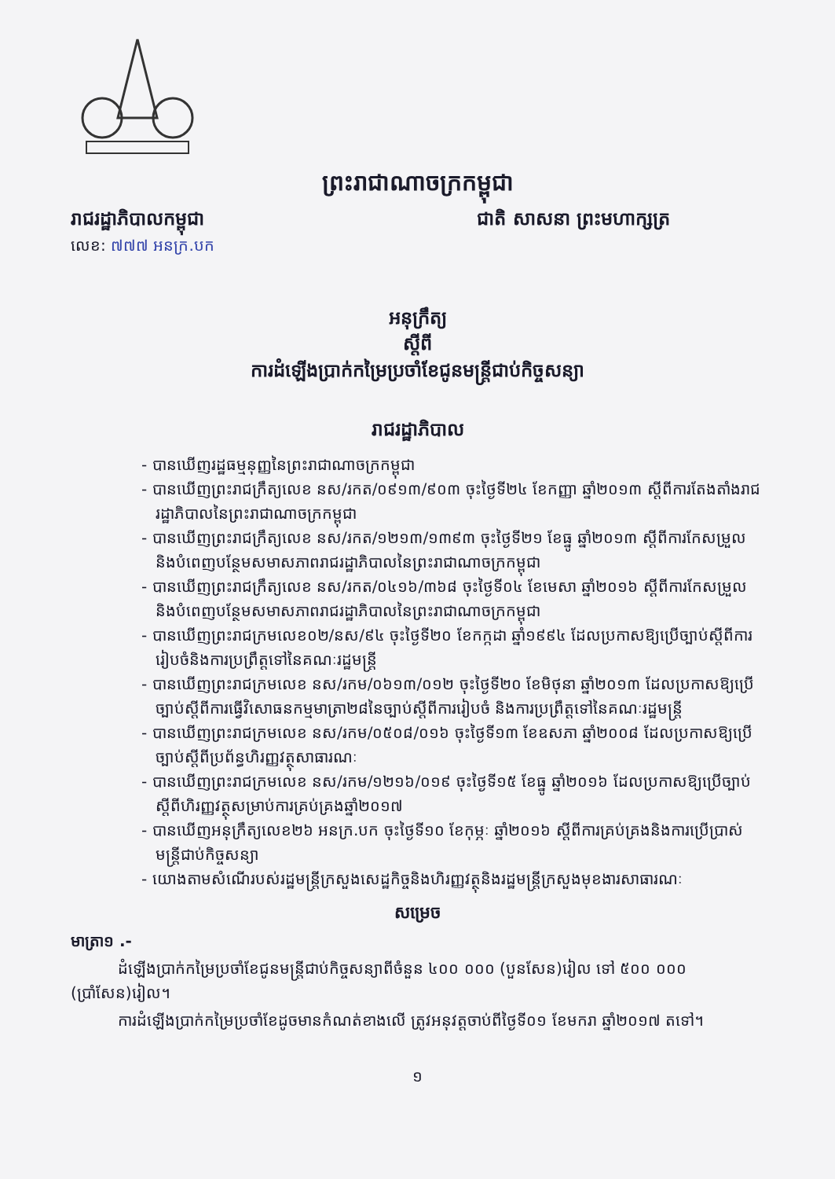ព្រះរាជាណាចក្រកម្ពុជា
រាជរដ្ឋាភិបាលកម្ពុជា ជាតិ សាសនា ព្រះមហាក្សត្រ
លេខ: ៧៧៧ អនក្រ.បក
អនុក្រឹត្យ
ស្ដីពី
ការដំឡើងប្រាក់កម្រៃប្រចាំខែជូនមន្ត្រីជាប់កិច្ចសន្យា
រាជរដ្ឋាភិបាល
- បានឃើញរដ្ឋធម្មនុញ្ញនៃព្រះរាជាណាចក្រកម្ពុជា
- បានឃើញព្រះរាជក្រឹត្យលេខ នស/រកត/០៩១៣/៩០៣ ចុះថ្ងៃទី២៤ ខែកញ្ញា ឆ្នាំ២០១៣ ស្ដីពីការតែងតាំងរាជរដ្ឋាភិបាលនៃព្រះរាជាណាចក្រកម្ពុជា
- បានឃើញព្រះរាជក្រឹត្យលេខ នស/រកត/១២១៣/១៣៩៣ ចុះថ្ងៃទី២១ ខែធ្នូ ឆ្នាំ២០១៣ ស្ដីពីការកែសម្រួលនិងបំពេញបន្ថែមសមាសភាពរាជរដ្ឋាភិបាលនៃព្រះរាជាណាចក្រកម្ពុជា
- បានឃើញព្រះរាជក្រឹត្យលេខ នស/រកត/០៤១៦/៣៦៨ ចុះថ្ងៃទី០៤ ខែមេសា ឆ្នាំ២០១៦ ស្ដីពីការកែសម្រួលនិងបំពេញបន្ថែមសមាសភាពរាជរដ្ឋាភិបាលនៃព្រះរាជាណាចក្រកម្ពុជា
- បានឃើញព្រះរាជក្រមលេខ០២/នស/៩៤ ចុះថ្ងៃទី២០ ខែកក្កដា ឆ្នាំ១៩៩៤ ដែលប្រកាសឱ្យប្រើច្បាប់ស្ដីពីការរៀបចំនិងការប្រព្រឹត្តទៅនៃគណៈរដ្ឋមន្ត្រី
- បានឃើញព្រះរាជក្រមលេខ នស/រកម/០៦១៣/០១២ ចុះថ្ងៃទី២០ ខែមិថុនា ឆ្នាំ២០១៣ ដែលប្រកាសឱ្យប្រើច្បាប់ស្ដីពីការធ្វើវិសោធនកម្មមាត្រា២៨នៃច្បាប់ស្ដីពីការរៀបចំ និងការប្រព្រឹត្តទៅនៃគណៈរដ្ឋមន្ត្រី
- បានឃើញព្រះរាជក្រមលេខ នស/រកម/០៥០៨/០១៦ ចុះថ្ងៃទី១៣ ខែឧសភា ឆ្នាំ២០០៨ ដែលប្រកាសឱ្យប្រើច្បាប់ស្ដីពីប្រព័ន្ធហិរញ្ញវត្ថុសាធារណៈ
- បានឃើញព្រះរាជក្រមលេខ នស/រកម/១២១៦/០១៩ ចុះថ្ងៃទី១៥ ខែធ្នូ ឆ្នាំ២០១៦ ដែលប្រកាសឱ្យប្រើច្បាប់ស្ដីពីហិរញ្ញវត្ថុសម្រាប់ការគ្រប់គ្រងឆ្នាំ២០១៧
- បានឃើញអនុក្រឹត្យលេខ២៦ អនក្រ.បក ចុះថ្ងៃទី១០ ខែកុម្ភៈ ឆ្នាំ២០១៦ ស្ដីពីការគ្រប់គ្រងនិងការប្រើប្រាស់មន្ត្រីជាប់កិច្ចសន្យា
- យោងតាមសំណើរបស់រដ្ឋមន្ត្រីក្រសួងសេដ្ឋកិច្ចនិងហិរញ្ញវត្ថុនិងរដ្ឋមន្ត្រីក្រសួងមុខងារសាធារណៈ
សម្រេច
មាត្រា១ .-
ដំឡើងប្រាក់កម្រៃប្រចាំខែជូនមន្ត្រីជាប់កិច្ចសន្យាពីចំនួន ៤០០ ០០០ (បួនសែន)រៀល ទៅ ៥០០ ០០០ (ប្រាំសែន)រៀល។
ការដំឡើងប្រាក់កម្រៃប្រចាំខែដូចមានកំណត់ខាងលើ ត្រូវអនុវត្តចាប់ពីថ្ងៃទី០១ ខែមករា ឆ្នាំ២០១៧ តទៅ។
១